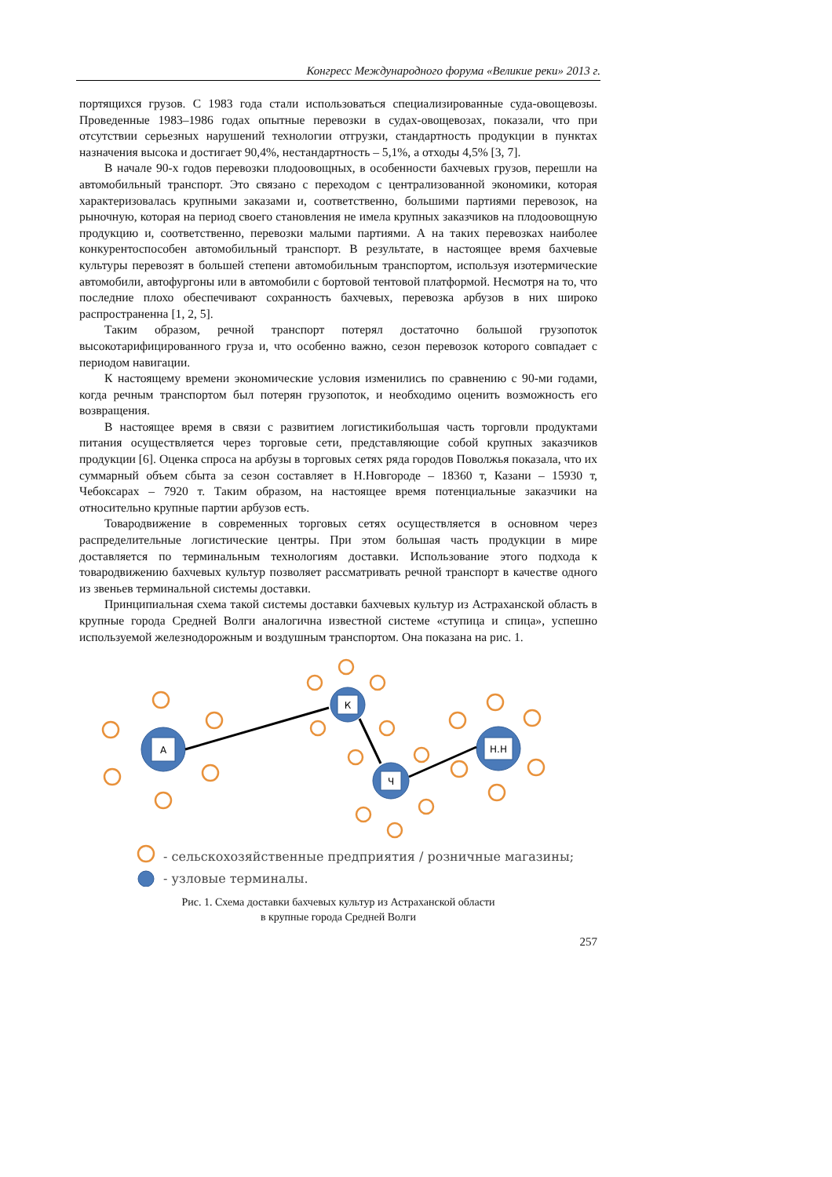Конгресс Международного форума «Великие реки» 2013 г.
портящихся грузов. С 1983 года стали использоваться специализированные суда-овощевозы. Проведенные 1983–1986 годах опытные перевозки в судах-овощевозах, показали, что при отсутствии серьезных нарушений технологии отгрузки, стандартность продукции в пунктах назначения высока и достигает 90,4%, нестандартность – 5,1%, а отходы 4,5% [3, 7].
В начале 90-х годов перевозки плодоовощных, в особенности бахчевых грузов, перешли на автомобильный транспорт. Это связано с переходом с централизованной экономики, которая характеризовалась крупными заказами и, соответственно, большими партиями перевозок, на рыночную, которая на период своего становления не имела крупных заказчиков на плодоовощную продукцию и, соответственно, перевозки малыми партиями. А на таких перевозках наиболее конкурентоспособен автомобильный транспорт. В результате, в настоящее время бахчевые культуры перевозят в большей степени автомобильным транспортом, используя изотермические автомобили, автофургоны или в автомобили с бортовой тентовой платформой. Несмотря на то, что последние плохо обеспечивают сохранность бахчевых, перевозка арбузов в них широко распространенна [1, 2, 5].
Таким образом, речной транспорт потерял достаточно большой грузопоток высокотарифицированного груза и, что особенно важно, сезон перевозок которого совпадает с периодом навигации.
К настоящему времени экономические условия изменились по сравнению с 90-ми годами, когда речным транспортом был потерян грузопоток, и необходимо оценить возможность его возвращения.
В настоящее время в связи с развитием логистикибольшая часть торговли продуктами питания осуществляется через торговые сети, представляющие собой крупных заказчиков продукции [6]. Оценка спроса на арбузы в торговых сетях ряда городов Поволжья показала, что их суммарный объем сбыта за сезон составляет в Н.Новгороде – 18360 т, Казани – 15930 т, Чебоксарах – 7920 т. Таким образом, на настоящее время потенциальные заказчики на относительно крупные партии арбузов есть.
Товародвижение в современных торговых сетях осуществляется в основном через распределительные логистические центры. При этом большая часть продукции в мире доставляется по терминальным технологиям доставки. Использование этого подхода к товародвижению бахчевых культур позволяет рассматривать речной транспорт в качестве одного из звеньев терминальной системы доставки.
Принципиальная схема такой системы доставки бахчевых культур из Астраханской область в крупные города Средней Волги аналогична известной системе «ступица и спица», успешно используемой железнодорожным и воздушным транспортом. Она показана на рис. 1.
А
К
Ч
Н.Н
- сельскохозяйственные предприятия / розничные магазины;
- узловые терминалы.
Рис. 1. Схема доставки бахчевых культур из Астраханской области
в крупные города Средней Волги
257